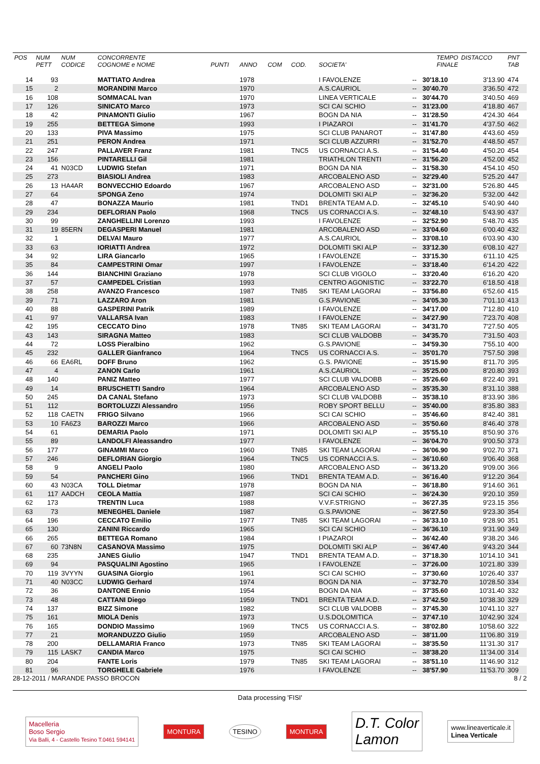| POS | NUM PETT | NUM CODICE | CONCORRENTE COGNOME e NOME | PUNTI | ANNO | COM | COD. | SOCIETA' | | TEMPO FINALE | DISTACCO | PNT TAB |
| --- | --- | --- | --- | --- | --- | --- | --- | --- | --- | --- | --- | --- |
| 14 | 93 | | MATTIATO Andrea | | 1978 | | | I FAVOLENZE | -- | 30'18.10 | 3'13.90 | 474 |
| 15 | 2 | | MORANDINI Marco | | 1970 | | | A.S.CAURIOL | -- | 30'40.70 | 3'36.50 | 472 |
| 16 | 108 | | SOMMACAL Ivan | | 1970 | | | LINEA VERTICALE | -- | 30'44.70 | 3'40.50 | 469 |
| 17 | 126 | | SINICATO Marco | | 1973 | | | SCI CAI SCHIO | -- | 31'23.00 | 4'18.80 | 467 |
| 18 | 42 | | PINAMONTI Giulio | | 1967 | | | BOGN DA NIA | -- | 31'28.50 | 4'24.30 | 464 |
| 19 | 255 | | BETTEGA Simone | | 1993 | | | I PIAZAROI | -- | 31'41.70 | 4'37.50 | 462 |
| 20 | 133 | | PIVA Massimo | | 1975 | | | SCI CLUB PANAROT | -- | 31'47.80 | 4'43.60 | 459 |
| 21 | 251 | | PERON Andrea | | 1971 | | | SCI CLUB AZZURRI | -- | 31'52.70 | 4'48.50 | 457 |
| 22 | 247 | | PALLAVER Franz | | 1981 | | TNC5 | US CORNACCI A.S. | -- | 31'54.40 | 4'50.20 | 454 |
| 23 | 156 | | PINTARELLI Gil | | 1981 | | | TRIATHLON TRENTI | -- | 31'56.20 | 4'52.00 | 452 |
| 24 | 41 | N03CD | LUDWIG Stefan | | 1971 | | | BOGN DA NIA | -- | 31'58.30 | 4'54.10 | 450 |
| 25 | 273 | | BIASIOLI Andrea | | 1983 | | | ARCOBALENO ASD | -- | 32'29.40 | 5'25.20 | 447 |
| 26 | 13 | HA4AR | BONVECCHIO Edoardo | | 1967 | | | ARCOBALENO ASD | -- | 32'31.00 | 5'26.80 | 445 |
| 27 | 64 | | SPONGA Zeno | | 1974 | | | DOLOMITI SKI ALP | -- | 32'36.20 | 5'32.00 | 442 |
| 28 | 47 | | BONAZZA Maurio | | 1981 | | TND1 | BRENTA TEAM A.D. | -- | 32'45.10 | 5'40.90 | 440 |
| 29 | 234 | | DEFLORIAN Paolo | | 1968 | | TNC5 | US CORNACCI A.S. | -- | 32'48.10 | 5'43.90 | 437 |
| 30 | 99 | | ZANGHELLINI Lorenzo | | 1993 | | | I FAVOLENZE | -- | 32'52.90 | 5'48.70 | 435 |
| 31 | 19 | 85ERN | DEGASPERI Manuel | | 1981 | | | ARCOBALENO ASD | -- | 33'04.60 | 6'00.40 | 432 |
| 32 | 1 | | DELVAI Mauro | | 1977 | | | A.S.CAURIOL | -- | 33'08.10 | 6'03.90 | 430 |
| 33 | 63 | | IORIATTI Andrea | | 1972 | | | DOLOMITI SKI ALP | -- | 33'12.30 | 6'08.10 | 427 |
| 34 | 92 | | LIRA Giancarlo | | 1965 | | | I FAVOLENZE | -- | 33'15.30 | 6'11.10 | 425 |
| 35 | 84 | | CAMPESTRINI Omar | | 1997 | | | I FAVOLENZE | -- | 33'18.40 | 6'14.20 | 422 |
| 36 | 144 | | BIANCHINI Graziano | | 1978 | | | SCI CLUB VIGOLO | -- | 33'20.40 | 6'16.20 | 420 |
| 37 | 57 | | CAMPEDEL Cristian | | 1993 | | | CENTRO AGONISTIC | -- | 33'22.70 | 6'18.50 | 418 |
| 38 | 258 | | AVANZO Francesco | | 1987 | | TN85 | SKI TEAM LAGORAI | -- | 33'56.80 | 6'52.60 | 415 |
| 39 | 71 | | LAZZARO Aron | | 1981 | | | G.S.PAVIONE | -- | 34'05.30 | 7'01.10 | 413 |
| 40 | 88 | | GASPERINI Patrik | | 1989 | | | I FAVOLENZE | -- | 34'17.00 | 7'12.80 | 410 |
| 41 | 97 | | VALLARSA Ivan | | 1983 | | | I FAVOLENZE | -- | 34'27.90 | 7'23.70 | 408 |
| 42 | 195 | | CECCATO Dino | | 1978 | | TN85 | SKI TEAM LAGORAI | -- | 34'31.70 | 7'27.50 | 405 |
| 43 | 143 | | SIRAGNA Matteo | | 1983 | | | SCI CLUB VALDOBB | -- | 34'35.70 | 7'31.50 | 403 |
| 44 | 72 | | LOSS Pieralbino | | 1962 | | | G.S.PAVIONE | -- | 34'59.30 | 7'55.10 | 400 |
| 45 | 232 | | GALLER Gianfranco | | 1964 | | TNC5 | US CORNACCI A.S. | -- | 35'01.70 | 7'57.50 | 398 |
| 46 | 66 | EA6RL | DOFF Bruno | | 1962 | | | G.S. PAVIONE | -- | 35'15.90 | 8'11.70 | 395 |
| 47 | 4 | | ZANON Carlo | | 1961 | | | A.S.CAURIOL | -- | 35'25.00 | 8'20.80 | 393 |
| 48 | 140 | | PANIZ Matteo | | 1977 | | | SCI CLUB VALDOBB | -- | 35'26.60 | 8'22.40 | 391 |
| 49 | 14 | | BRUSCHETTI Sandro | | 1964 | | | ARCOBALENO ASD | -- | 35'35.30 | 8'31.10 | 388 |
| 50 | 245 | | DA CANAL Stefano | | 1973 | | | SCI CLUB VALDOBB | -- | 35'38.10 | 8'33.90 | 386 |
| 51 | 112 | | BORTOLUZZI Alessandro | | 1956 | | | ROBY SPORT BELLU | -- | 35'40.00 | 8'35.80 | 383 |
| 52 | 118 | CAETN | FRIGO Silvano | | 1966 | | | SCI CAI SCHIO | -- | 35'46.60 | 8'42.40 | 381 |
| 53 | 10 | FA6Z3 | BAROZZI Marco | | 1966 | | | ARCOBALENO ASD | -- | 35'50.60 | 8'46.40 | 378 |
| 54 | 61 | | DEMARIA Paolo | | 1971 | | | DOLOMITI SKI ALP | -- | 35'55.10 | 8'50.90 | 376 |
| 55 | 89 | | LANDOLFI Aleassandro | | 1977 | | | I FAVOLENZE | -- | 36'04.70 | 9'00.50 | 373 |
| 56 | 177 | | GINAMMI Marco | | 1960 | | TN85 | SKI TEAM LAGORAI | -- | 36'06.90 | 9'02.70 | 371 |
| 57 | 246 | | DEFLORIAN Giorgio | | 1964 | | TNC5 | US CORNACCI A.S. | -- | 36'10.60 | 9'06.40 | 368 |
| 58 | 9 | | ANGELI Paolo | | 1980 | | | ARCOBALENO ASD | -- | 36'13.20 | 9'09.00 | 366 |
| 59 | 54 | | PANCHERI Gino | | 1966 | | TND1 | BRENTA TEAM A.D. | -- | 36'16.40 | 9'12.20 | 364 |
| 60 | 43 | N03CA | TOLL Dietmar | | 1978 | | | BOGN DA NIA | -- | 36'18.80 | 9'14.60 | 361 |
| 61 | 117 | AADCH | CEOLA Mattia | | 1987 | | | SCI CAI SCHIO | -- | 36'24.30 | 9'20.10 | 359 |
| 62 | 173 | | TRENTIN Luca | | 1988 | | | V.V.F.STRIGNO | -- | 36'27.35 | 9'23.15 | 356 |
| 63 | 73 | | MENEGHEL Daniele | | 1987 | | | G.S.PAVIONE | -- | 36'27.50 | 9'23.30 | 354 |
| 64 | 196 | | CECCATO Emilio | | 1977 | | TN85 | SKI TEAM LAGORAI | -- | 36'33.10 | 9'28.90 | 351 |
| 65 | 130 | | ZANINI Riccardo | | 1965 | | | SCI CAI SCHIO | -- | 36'36.10 | 9'31.90 | 349 |
| 66 | 265 | | BETTEGA Romano | | 1984 | | | I PIAZAROI | -- | 36'42.40 | 9'38.20 | 346 |
| 67 | 60 | 73N8N | CASANOVA Massimo | | 1975 | | | DOLOMITI SKI ALP | -- | 36'47.40 | 9'43.20 | 344 |
| 68 | 235 | | JANES Giulio | | 1947 | | TND1 | BRENTA TEAM A.D. | -- | 37'18.30 | 10'14.10 | 341 |
| 69 | 94 | | PASQUALINI Agostino | | 1965 | | | I FAVOLENZE | -- | 37'26.00 | 10'21.80 | 339 |
| 70 | 119 | 3VYYN | GUASINA Giorgio | | 1961 | | | SCI CAI SCHIO | -- | 37'30.60 | 10'26.40 | 337 |
| 71 | 40 | N03CC | LUDWIG Gerhard | | 1974 | | | BOGN DA NIA | -- | 37'32.70 | 10'28.50 | 334 |
| 72 | 36 | | DANTONE Ennio | | 1954 | | | BOGN DA NIA | -- | 37'35.60 | 10'31.40 | 332 |
| 73 | 48 | | CATTANI Diego | | 1959 | | TND1 | BRENTA TEAM A.D. | -- | 37'42.50 | 10'38.30 | 329 |
| 74 | 137 | | BIZZ Simone | | 1982 | | | SCI CLUB VALDOBB | -- | 37'45.30 | 10'41.10 | 327 |
| 75 | 161 | | MIOLA Denis | | 1973 | | | U.S.DOLOMITICA | -- | 37'47.10 | 10'42.90 | 324 |
| 76 | 165 | | DONDIO Massimo | | 1969 | | TNC5 | US CORNACCI A.S. | -- | 38'02.80 | 10'58.60 | 322 |
| 77 | 21 | | MORANDUZZO Giulio | | 1959 | | | ARCOBALENO ASD | -- | 38'11.00 | 11'06.80 | 319 |
| 78 | 200 | | DELLAMARIA Franco | | 1973 | | TN85 | SKI TEAM LAGORAI | -- | 38'35.50 | 11'31.30 | 317 |
| 79 | 115 | LASK7 | CANDIA Marco | | 1975 | | | SCI CAI SCHIO | -- | 38'38.20 | 11'34.00 | 314 |
| 80 | 204 | | FANTE Loris | | 1979 | | TN85 | SKI TEAM LAGORAI | -- | 38'51.10 | 11'46.90 | 312 |
| 81 | 96 | | TORGHELE Gabriele | | 1976 | | | I FAVOLENZE | -- | 38'57.90 | 11'53.70 | 309 |
28-12-2011 / MARANDE PASSO BROCON 8 / 2
Data processing 'FISI'
Macelleria
Boso Sergio
Via Balli, 4 - Castello Tesino T.0461 594141
MONTURA TESINO MONTURA
D.T. Color
Lamon
www.lineaverticale.it
Linea Verticale